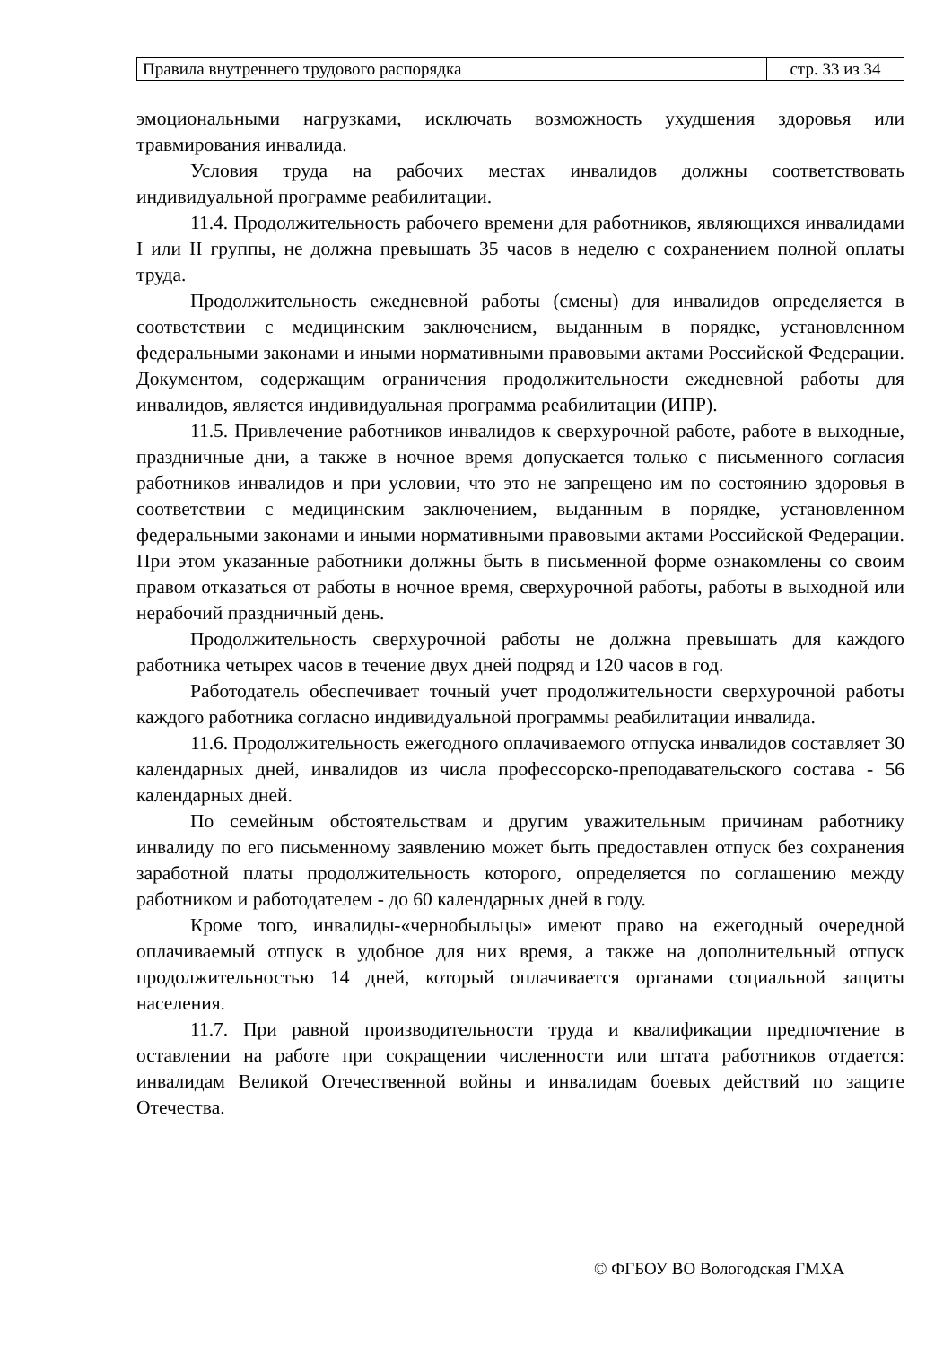| Правила внутреннего трудового распорядка | стр. 33 из 34 |
эмоциональными нагрузками, исключать возможность ухудшения здоровья или травмирования инвалида.
Условия труда на рабочих местах инвалидов должны соответствовать индивидуальной программе реабилитации.
11.4. Продолжительность рабочего времени для работников, являющихся инвалидами I или II группы, не должна превышать 35 часов в неделю с сохранением полной оплаты труда.
Продолжительность ежедневной работы (смены) для инвалидов определяется в соответствии с медицинским заключением, выданным в порядке, установленном федеральными законами и иными нормативными правовыми актами Российской Федерации. Документом, содержащим ограничения продолжительности ежедневной работы для инвалидов, является индивидуальная программа реабилитации (ИПР).
11.5. Привлечение работников инвалидов к сверхурочной работе, работе в выходные, праздничные дни, а также в ночное время допускается только с письменного согласия работников инвалидов и при условии, что это не запрещено им по состоянию здоровья в соответствии с медицинским заключением, выданным в порядке, установленном федеральными законами и иными нормативными правовыми актами Российской Федерации. При этом указанные работники должны быть в письменной форме ознакомлены со своим правом отказаться от работы в ночное время, сверхурочной работы, работы в выходной или нерабочий праздничный день.
Продолжительность сверхурочной работы не должна превышать для каждого работника четырех часов в течение двух дней подряд и 120 часов в год.
Работодатель обеспечивает точный учет продолжительности сверхурочной работы каждого работника согласно индивидуальной программы реабилитации инвалида.
11.6. Продолжительность ежегодного оплачиваемого отпуска инвалидов составляет 30 календарных дней, инвалидов из числа профессорско-преподавательского состава - 56 календарных дней.
По семейным обстоятельствам и другим уважительным причинам работнику инвалиду по его письменному заявлению может быть предоставлен отпуск без сохранения заработной платы продолжительность которого, определяется по соглашению между работником и работодателем - до 60 календарных дней в году.
Кроме того, инвалиды-«чернобыльцы» имеют право на ежегодный очередной оплачиваемый отпуск в удобное для них время, а также на дополнительный отпуск продолжительностью 14 дней, который оплачивается органами социальной защиты населения.
11.7. При равной производительности труда и квалификации предпочтение в оставлении на работе при сокращении численности или штата работников отдается: инвалидам Великой Отечественной войны и инвалидам боевых действий по защите Отечества.
© ФГБОУ ВО Вологодская ГМХА